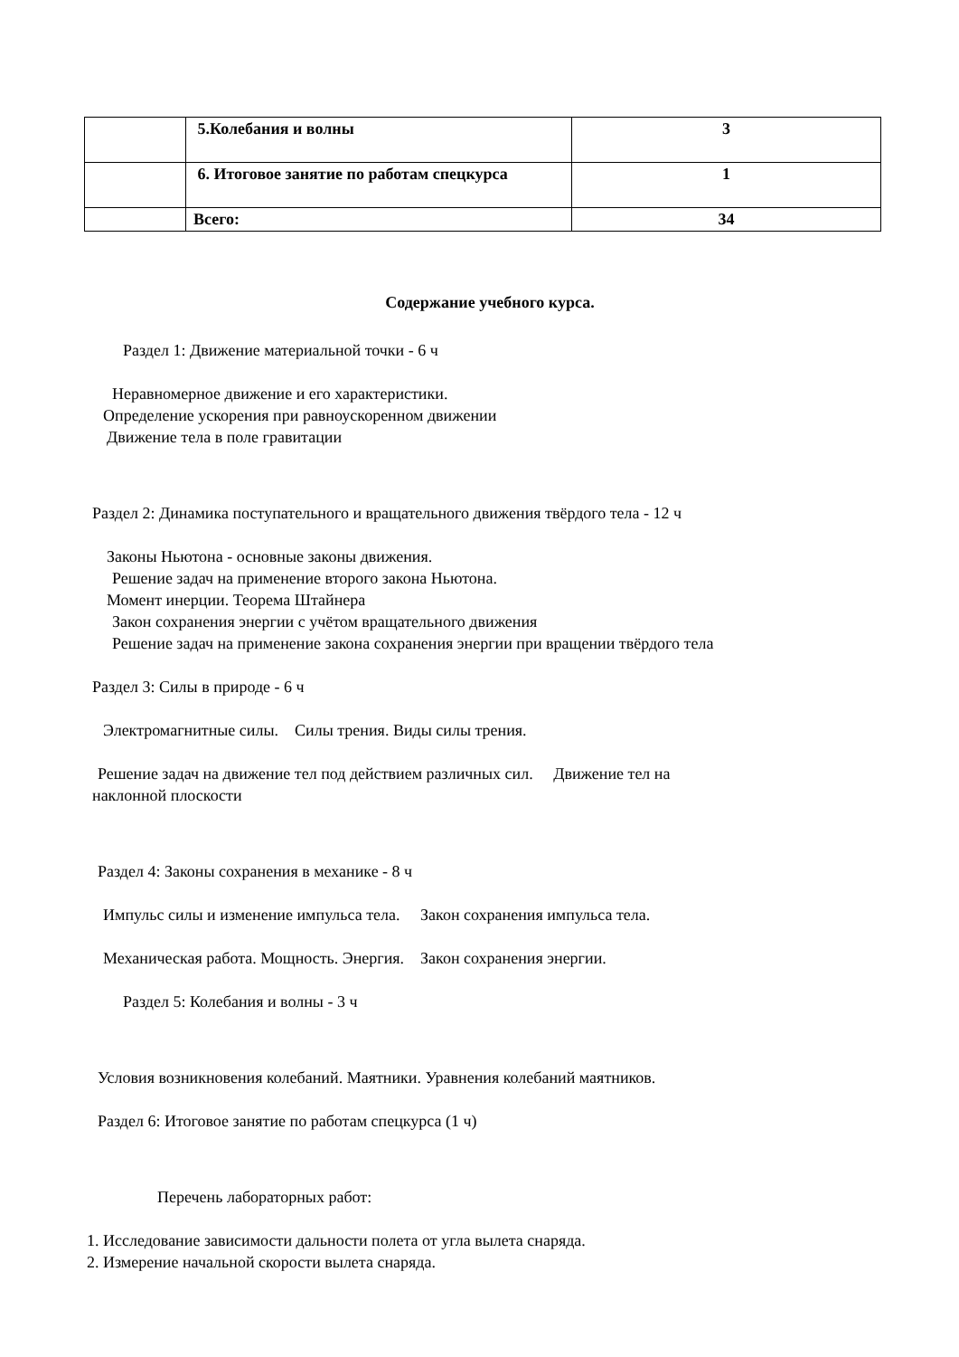| | 5.Колебания и волны | 3 |
| | 6. Итоговое занятие по работам спецкурса | 1 |
| | Всего: | 34 |
Содержание учебного курса.
Раздел 1: Движение материальной точки - 6 ч
Неравномерное движение и его характеристики.
Определение ускорения при равноускоренном движении
Движение тела в поле гравитации
Раздел 2: Динамика поступательного и вращательного движения твёрдого тела - 12 ч
Законы Ньютона - основные законы движения.
Решение задач на применение второго закона Ньютона.
Момент инерции. Теорема Штайнера
Закон сохранения энергии с учётом вращательного движения
Решение задач на применение закона сохранения энергии при вращении твёрдого тела
Раздел 3: Силы в природе - 6 ч
Электромагнитные силы. Силы трения. Виды силы трения.
Решение задач на движение тел под действием различных сил. Движение тел на
наклонной плоскости
Раздел 4: Законы сохранения в механике - 8 ч
Импульс силы и изменение импульса тела. Закон сохранения импульса тела.
Механическая работа. Мощность. Энергия. Закон сохранения энергии.
Раздел 5: Колебания и волны - 3 ч
Условия возникновения колебаний. Маятники. Уравнения колебаний маятников.
Раздел 6: Итоговое занятие по работам спецкурса (1 ч)
Перечень лабораторных работ:
1. Исследование зависимости дальности полета от угла вылета снаряда.
2. Измерение начальной скорости вылета снаряда.